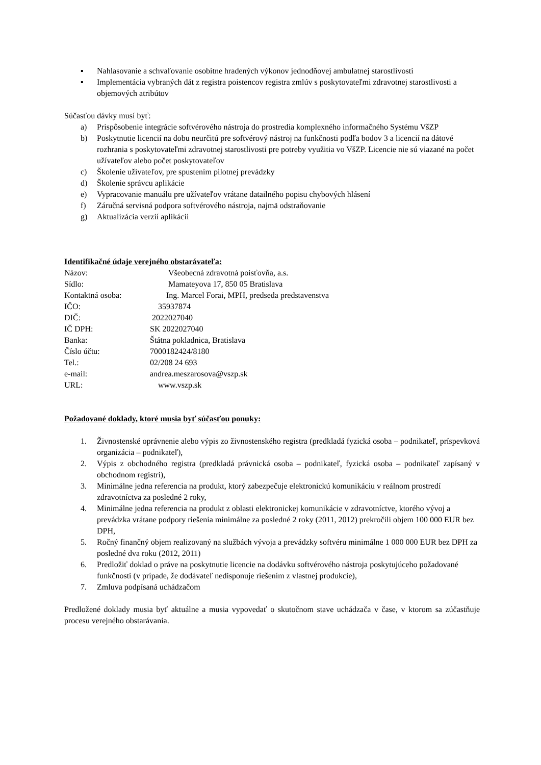▪ Nahlasovanie a schvaľovanie osobitne hradených výkonov jednodňovej ambulatnej starostlivosti
▪ Implementácia vybraných dát z registra poistencov registra zmlúv s poskytovateľmi zdravotnej starostlivosti a objemových atribútov
Súčasťou dávky musí byť:
a) Prispôsobenie integrácie softvérového nástroja do prostredia komplexného informačného Systému VšZP
b) Poskytnutie licencií na dobu neurčitú pre softvérový nástroj na funkčnosti podľa bodov 3 a licencií na dátové rozhrania s poskytovateľmi zdravotnej starostlivosti pre potreby využitia vo VšZP. Licencie nie sú viazané na počet užívateľov alebo počet poskytovateľov
c) Školenie užívateľov, pre spustením pilotnej prevádzky
d) Školenie správcu aplikácie
e) Vypracovanie manuálu pre užívateľov vrátane datailného popisu chybových hlásení
f) Záručná servisná podpora softvérového nástroja, najmä odstraňovanie
g) Aktualizácia verzií aplikácii
Identifikačné údaje verejného obstarávateľa:
Názov: Všeobecná zdravotná poisťovňa, a.s.
Sídlo: Mamateyova 17, 850 05 Bratislava
Kontaktná osoba: Ing. Marcel Forai, MPH, predseda predstavenstva
IČO: 35937874
DIČ: 2022027040
IČ DPH: SK 2022027040
Banka: Štátna pokladnica, Bratislava
Číslo účtu: 7000182424/8180
Tel.: 02/208 24 693
e-mail: andrea.meszarosova@vszp.sk
URL: www.vszp.sk
Požadované doklady, ktoré musia byť súčasťou ponuky:
1. Živnostenské oprávnenie alebo výpis zo živnostenského registra (predkladá fyzická osoba – podnikateľ, príspevková organizácia – podnikateľ),
2. Výpis z obchodného registra (predkladá právnická osoba – podnikateľ, fyzická osoba – podnikateľ zapísaný v obchodnom registri),
3. Minimálne jedna referencia na produkt, ktorý zabezpečuje elektronickú komunikáciu v reálnom prostredí zdravotníctva za posledné 2 roky,
4. Minimálne jedna referencia na produkt z oblasti elektronickej komunikácie v zdravotníctve, ktorého vývoj a prevádzka vrátane podpory riešenia minimálne za posledné 2 roky (2011, 2012) prekročili objem 100 000 EUR bez DPH,
5. Ročný finančný objem realizovaný na službách vývoja a prevádzky softvéru minimálne 1 000 000 EUR bez DPH za posledné dva roku (2012, 2011)
6. Predložiť doklad o práve na poskytnutie licencie na dodávku softvérového nástroja poskytujúceho požadované funkčnosti (v prípade, že dodávateľ nedisponuje riešením z vlastnej produkcie),
7. Zmluva podpísaná uchádzačom
Predložené doklady musia byť aktuálne a musia vypovedať o skutočnom stave uchádzača v čase, v ktorom sa zúčastňuje procesu verejného obstarávania.